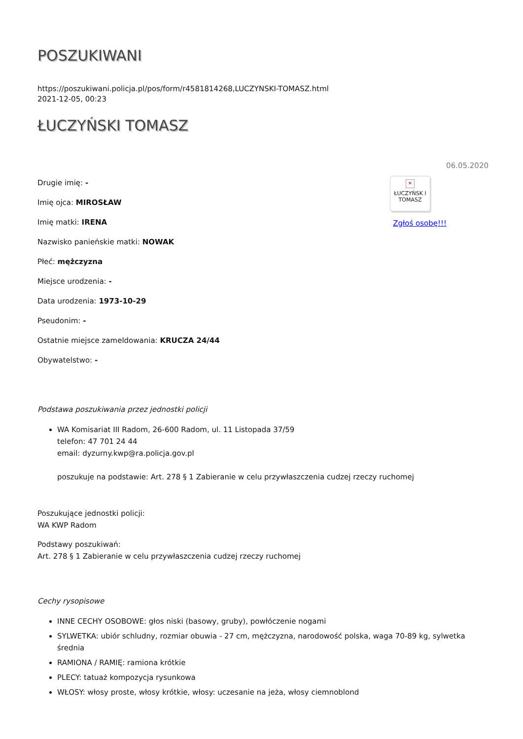POSZUKIWANI
https://poszukiwani.policja.pl/pos/form/r4581814268,LUCZYNSKI-TOMASZ.html
2021-12-05, 00:23
ŁUCZYŃSKI TOMASZ
Drugie imię: -
Imię ojca: MIROSŁAW
Imię matki: IRENA
Nazwisko panieńskie matki: NOWAK
Płeć: mężczyzna
Miejsce urodzenia: -
Data urodzenia: 1973-10-29
Pseudonim: -
Ostatnie miejsce zameldowania: KRUCZA 24/44
Obywatelstwo: -
06.05.2020
✕
ŁUCZYŃSK I TOMASZ
Zgłoś osobę!!!
Podstawa poszukiwania przez jednostki policji
WA Komisariat III Radom, 26-600 Radom, ul. 11 Listopada 37/59
telefon: 47 701 24 44
email: dyzurny.kwp@ra.policja.gov.pl
poszukuje na podstawie: Art. 278 § 1 Zabieranie w celu przywłaszczenia cudzej rzeczy ruchomej
Poszukujące jednostki policji:
WA KWP Radom
Podstawy poszukiwań:
Art. 278 § 1 Zabieranie w celu przywłaszczenia cudzej rzeczy ruchomej
Cechy rysopisowe
INNE CECHY OSOBOWE: głos niski (basowy, gruby), powłóczenie nogami
SYLWETKA: ubiór schludny, rozmiar obuwia - 27 cm, mężczyzna, narodowość polska, waga 70-89 kg, sylwetka średnia
RAMIONA / RAMIĘ: ramiona krótkie
PLECY: tatuaż kompozycja rysunkowa
WŁOSY: włosy proste, włosy krótkie, włosy: uczesanie na jeża, włosy ciemnoblond